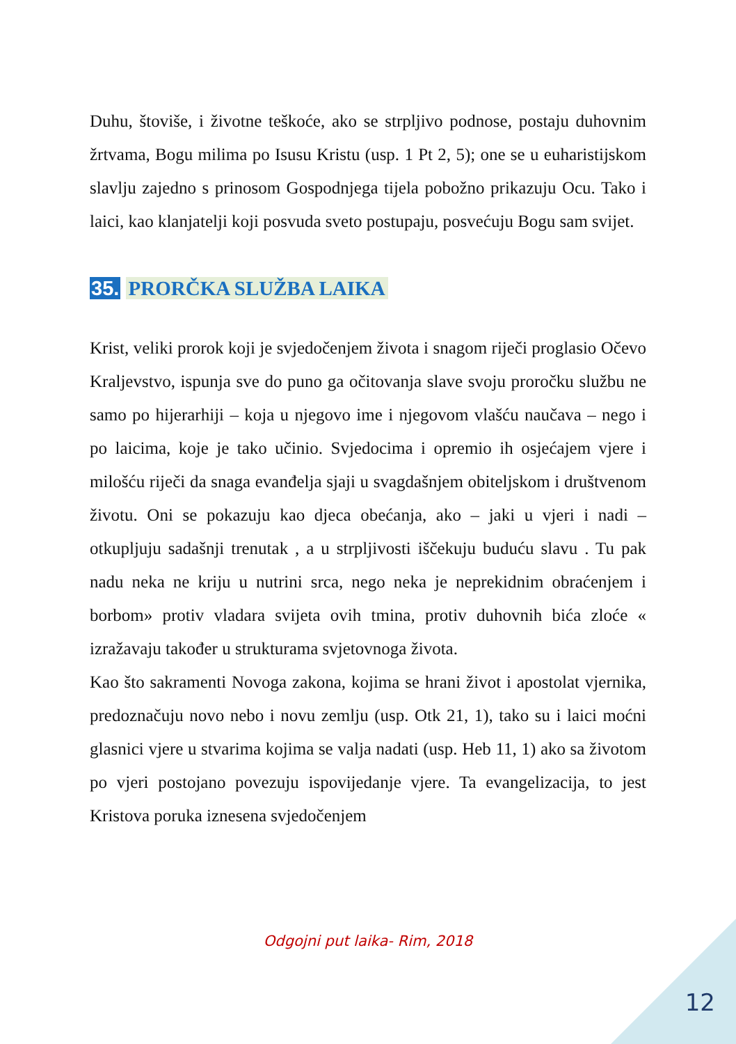Duhu, štoviše, i životne teškoće, ako se strpljivo podnose, postaju duhovnim žrtvama, Bogu milima po Isusu Kristu (usp. 1 Pt 2, 5); one se u euharistijskom slavlju zajedno s prinosom Gospodnjega tijela pobožno prikazuju Ocu. Tako i laici, kao klanjatelji koji posvuda sveto postupaju, posvećuju Bogu sam svijet.
35. PRORČKA SLUŽBA LAIKA
Krist, veliki prorok koji je svjedočenjem života i snagom riječi proglasio Očevo Kraljevstvo, ispunja sve do puno ga očitovanja slave svoju proročku službu ne samo po hijerarhiji – koja u njegovo ime i njegovom vlašću naučava – nego i po laicima, koje je tako učinio. Svjedocima i opremio ih osjećajem vjere i milošću riječi da snaga evanđelja sjaji u svagdašnjem obiteljskom i društvenom životu. Oni se pokazuju kao djeca obećanja, ako – jaki u vjeri i nadi – otkupljuju sadašnji trenutak , a u strpljivosti iščekuju buduću slavu . Tu pak nadu neka ne kriju u nutrini srca, nego neka je neprekidnim obraćenjem i borbom» protiv vladara svijeta ovih tmina, protiv duhovnih bića zloće « izražavaju također u strukturama svjetovnoga života.
Kao što sakramenti Novoga zakona, kojima se hrani život i apostolat vjernika, predoznačuju novo nebo i novu zemlju (usp. Otk 21, 1), tako su i laici moćni glasnici vjere u stvarima kojima se valja nadati (usp. Heb 11, 1) ako sa životom po vjeri postojano povezuju ispovijedanje vjere. Ta evangelizacija, to jest Kristova poruka iznesena svjedočenjem
Odgojni put laika- Rim, 2018
12